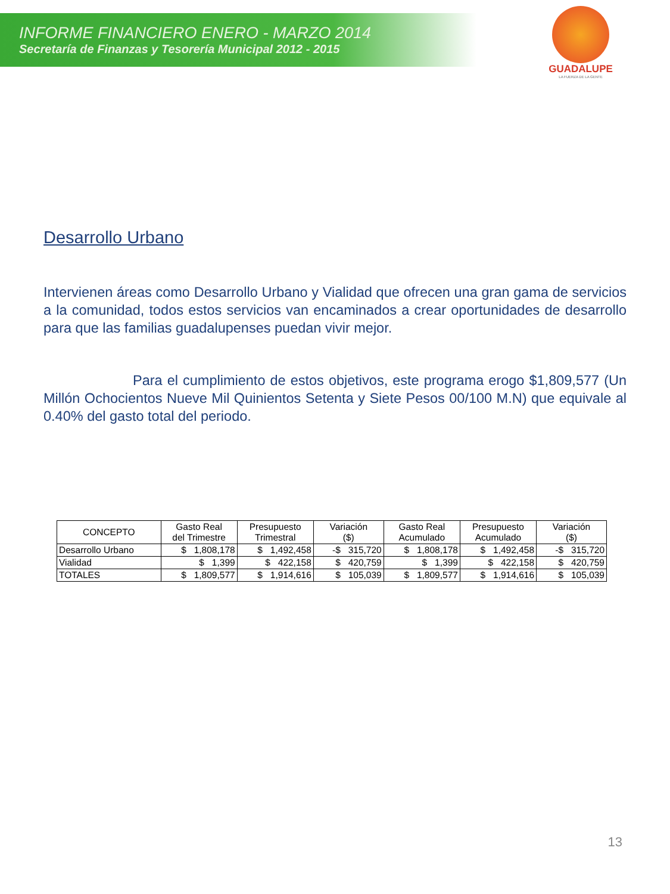INFORME FINANCIERO ENERO - MARZO 2014
Secretaría de Finanzas y Tesorería Municipal 2012 - 2015
GUADALUPE
LA FUERZA DE LA GENTE
Desarrollo Urbano
Intervienen áreas como Desarrollo Urbano y Vialidad que ofrecen una gran gama de servicios a la comunidad, todos estos servicios van encaminados a crear oportunidades de desarrollo para que las familias guadalupenses puedan vivir mejor.
Para el cumplimiento de estos objetivos, este programa erogo $1,809,577 (Un Millón Ochocientos Nueve Mil Quinientos Setenta y Siete Pesos 00/100 M.N) que equivale al 0.40% del gasto total del periodo.
| CONCEPTO | Gasto Real del Trimestre | Presupuesto Trimestral | Variación ($) | Gasto Real Acumulado | Presupuesto Acumulado | Variación ($) |
| --- | --- | --- | --- | --- | --- | --- |
| Desarrollo Urbano | $ 1,808,178 | $ 1,492,458 | -$ 315,720 | $ 1,808,178 | $ 1,492,458 | -$ 315,720 |
| Vialidad | $ 1,399 | $ 422,158 | $ 420,759 | $ 1,399 | $ 422,158 | $ 420,759 |
| TOTALES | $ 1,809,577 | $ 1,914,616 | $ 105,039 | $ 1,809,577 | $ 1,914,616 | $ 105,039 |
13